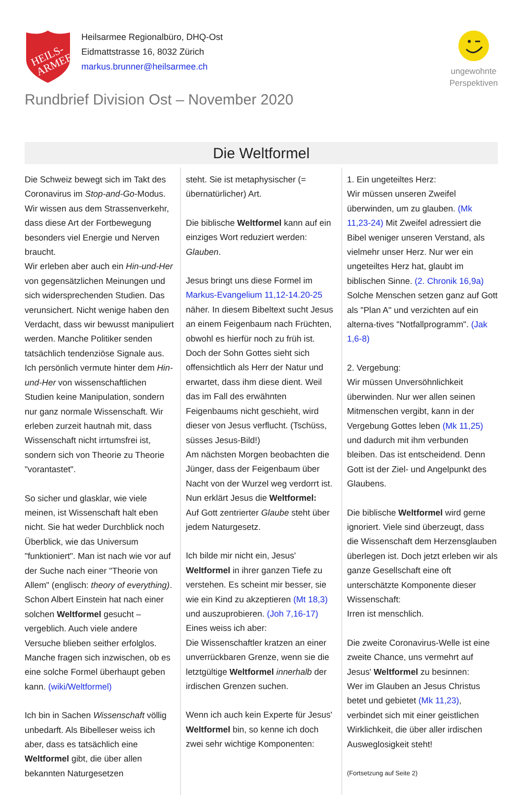HEILS-
ARMEE
Heilsarmee Regionalbüro, DHQ-Ost
Eidmattstrasse 16, 8032 Zürich
markus.brunner@heilsarmee.ch
ungewohnte
Perspektiven
Rundbrief Division Ost – November 2020
Die Weltformel
Die Schweiz bewegt sich im Takt des Coronavirus im Stop-and-Go-Modus. Wir wissen aus dem Strassenverkehr, dass diese Art der Fortbewegung besonders viel Energie und Nerven braucht.
Wir erleben aber auch ein Hin-und-Her von gegensätzlichen Meinungen und sich widersprechenden Studien. Das verunsichert. Nicht wenige haben den Verdacht, dass wir bewusst manipuliert werden. Manche Politiker senden tatsächlich tendenziöse Signale aus.
Ich persönlich vermute hinter dem Hin-und-Her von wissenschaftlichen Studien keine Manipulation, sondern nur ganz normale Wissenschaft. Wir erleben zurzeit hautnah mit, dass Wissenschaft nicht irrtumsfrei ist, sondern sich von Theorie zu Theorie "vorantastet".
So sicher und glasklar, wie viele meinen, ist Wissenschaft halt eben nicht. Sie hat weder Durchblick noch Überblick, wie das Universum "funktioniert". Man ist nach wie vor auf der Suche nach einer "Theorie von Allem" (englisch: theory of everything). Schon Albert Einstein hat nach einer solchen Weltformel gesucht – vergeblich. Auch viele andere Versuche blieben seither erfolglos. Manche fragen sich inzwischen, ob es eine solche Formel überhaupt geben kann. (wiki/Weltformel)
Ich bin in Sachen Wissenschaft völlig unbedarft. Als Bibelleser weiss ich aber, dass es tatsächlich eine Weltformel gibt, die über allen bekannten Naturgesetzen
steht. Sie ist metaphysischer (= übernatürlicher) Art.
Die biblische Weltformel kann auf ein einziges Wort reduziert werden: Glauben.
Jesus bringt uns diese Formel im Markus-Evangelium 11,12-14.20-25 näher. In diesem Bibeltext sucht Jesus an einem Feigenbaum nach Früchten, obwohl es hierfür noch zu früh ist. Doch der Sohn Gottes sieht sich offensichtlich als Herr der Natur und erwartet, dass ihm diese dient. Weil das im Fall des erwähnten Feigenbaums nicht geschieht, wird dieser von Jesus verflucht. (Tschüss, süsses Jesus-Bild!)
Am nächsten Morgen beobachten die Jünger, dass der Feigenbaum über Nacht von der Wurzel weg verdorrt ist.
Nun erklärt Jesus die Weltformel:
Auf Gott zentrierter Glaube steht über jedem Naturgesetz.
Ich bilde mir nicht ein, Jesus' Weltformel in ihrer ganzen Tiefe zu verstehen. Es scheint mir besser, sie wie ein Kind zu akzeptieren (Mt 18,3) und auszuprobieren. (Joh 7,16-17) Eines weiss ich aber:
Die Wissenschaftler kratzen an einer unverrückbaren Grenze, wenn sie die letztgültige Weltformel innerhalb der irdischen Grenzen suchen.
Wenn ich auch kein Experte für Jesus' Weltformel bin, so kenne ich doch zwei sehr wichtige Komponenten:
1. Ein ungeteiltes Herz:
Wir müssen unseren Zweifel überwinden, um zu glauben. (Mk 11,23-24) Mit Zweifel adressiert die Bibel weniger unseren Verstand, als vielmehr unser Herz. Nur wer ein ungeteiltes Herz hat, glaubt im biblischen Sinne. (2. Chronik 16,9a) Solche Menschen setzen ganz auf Gott als "Plan A" und verzichten auf ein alterna-tives "Notfallprogramm". (Jak 1,6-8)
2. Vergebung:
Wir müssen Unversöhnlichkeit überwinden. Nur wer allen seinen Mitmenschen vergibt, kann in der Vergebung Gottes leben (Mk 11,25) und dadurch mit ihm verbunden bleiben. Das ist entscheidend. Denn Gott ist der Ziel- und Angelpunkt des Glaubens.
Die biblische Weltformel wird gerne ignoriert. Viele sind überzeugt, dass die Wissenschaft dem Herzensglauben überlegen ist. Doch jetzt erleben wir als ganze Gesellschaft eine oft unterschätzte Komponente dieser Wissenschaft:
Irren ist menschlich.
Die zweite Coronavirus-Welle ist eine zweite Chance, uns vermehrt auf Jesus' Weltformel zu besinnen:
Wer im Glauben an Jesus Christus betet und gebietet (Mk 11,23), verbindet sich mit einer geistlichen Wirklichkeit, die über aller irdischen Ausweglosigkeit steht!
(Fortsetzung auf Seite 2)